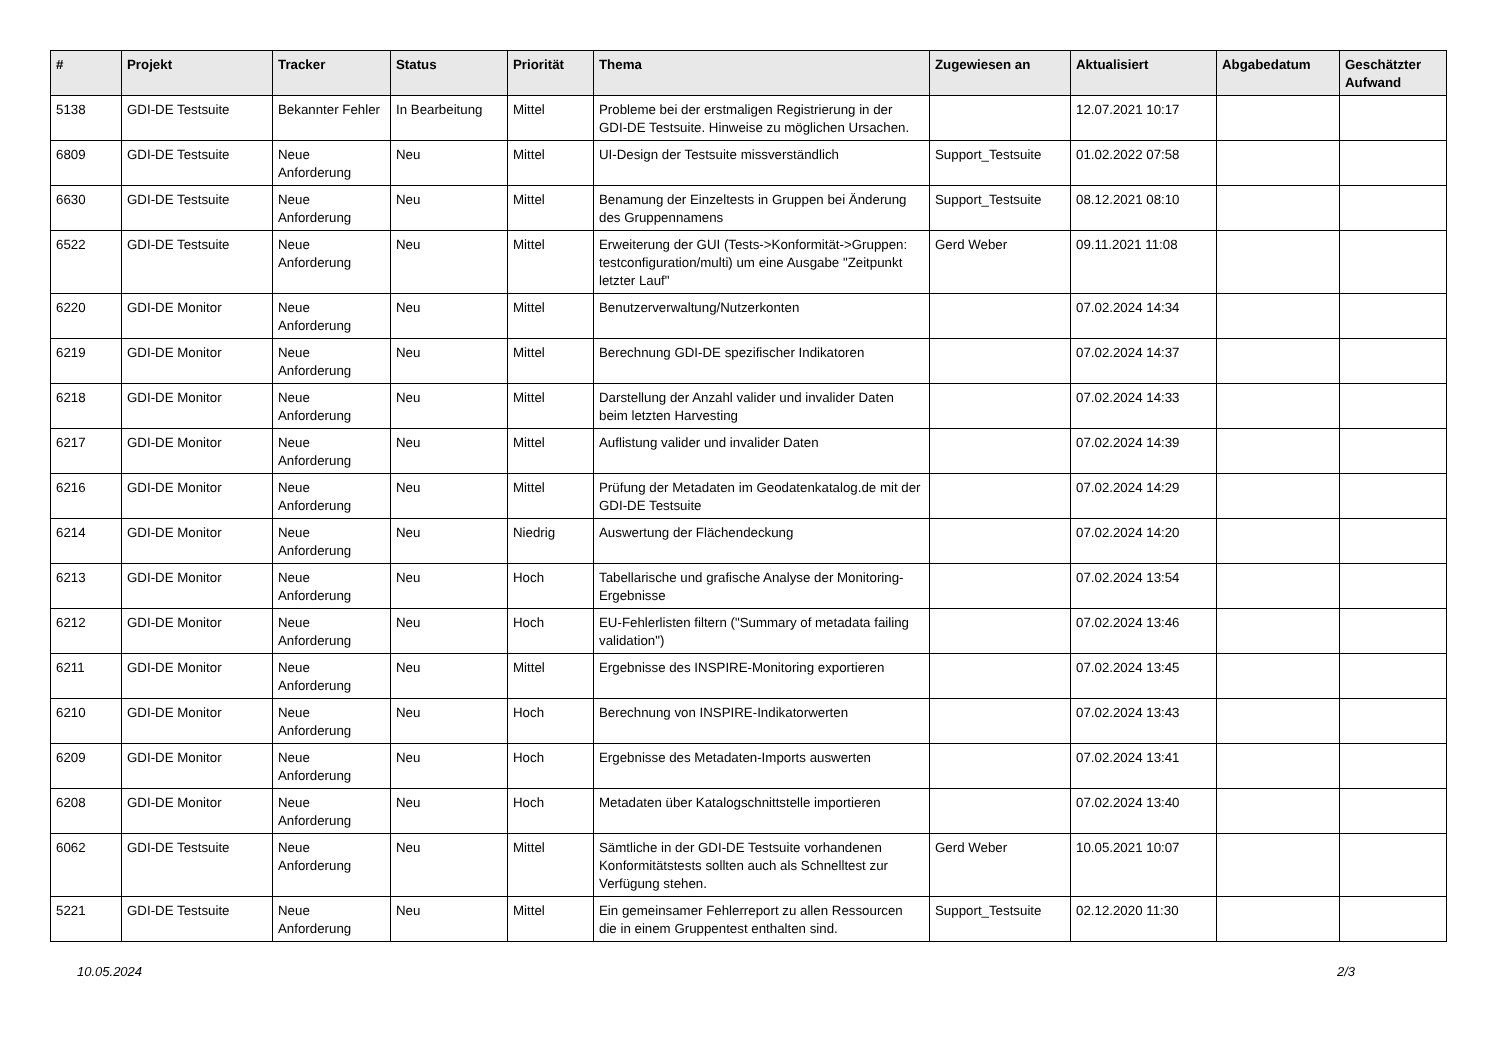| # | Projekt | Tracker | Status | Priorität | Thema | Zugewiesen an | Aktualisiert | Abgabedatum | Geschätzter Aufwand |
| --- | --- | --- | --- | --- | --- | --- | --- | --- | --- |
| 5138 | GDI-DE Testsuite | Bekannter Fehler | In Bearbeitung | Mittel | Probleme bei der erstmaligen Registrierung in der GDI-DE Testsuite. Hinweise zu möglichen Ursachen. | | 12.07.2021 10:17 | | |
| 6809 | GDI-DE Testsuite | Neue Anforderung | Neu | Mittel | UI-Design der Testsuite missverständlich | Support_Testsuite | 01.02.2022 07:58 | | |
| 6630 | GDI-DE Testsuite | Neue Anforderung | Neu | Mittel | Benamung der Einzeltests in Gruppen bei Änderung des Gruppennamens | Support_Testsuite | 08.12.2021 08:10 | | |
| 6522 | GDI-DE Testsuite | Neue Anforderung | Neu | Mittel | Erweiterung der GUI (Tests->Konformität->Gruppen: testconfiguration/multi) um eine Ausgabe "Zeitpunkt letzter Lauf" | Gerd Weber | 09.11.2021 11:08 | | |
| 6220 | GDI-DE Monitor | Neue Anforderung | Neu | Mittel | Benutzerverwaltung/Nutzerkonten | | 07.02.2024 14:34 | | |
| 6219 | GDI-DE Monitor | Neue Anforderung | Neu | Mittel | Berechnung GDI-DE spezifischer Indikatoren | | 07.02.2024 14:37 | | |
| 6218 | GDI-DE Monitor | Neue Anforderung | Neu | Mittel | Darstellung der Anzahl valider und invalider Daten beim letzten Harvesting | | 07.02.2024 14:33 | | |
| 6217 | GDI-DE Monitor | Neue Anforderung | Neu | Mittel | Auflistung valider und invalider Daten | | 07.02.2024 14:39 | | |
| 6216 | GDI-DE Monitor | Neue Anforderung | Neu | Mittel | Prüfung der Metadaten im Geodatenkatalog.de mit der GDI-DE Testsuite | | 07.02.2024 14:29 | | |
| 6214 | GDI-DE Monitor | Neue Anforderung | Neu | Niedrig | Auswertung der Flächendeckung | | 07.02.2024 14:20 | | |
| 6213 | GDI-DE Monitor | Neue Anforderung | Neu | Hoch | Tabellarische und grafische Analyse der Monitoring-Ergebnisse | | 07.02.2024 13:54 | | |
| 6212 | GDI-DE Monitor | Neue Anforderung | Neu | Hoch | EU-Fehlerlisten filtern ("Summary of metadata failing validation") | | 07.02.2024 13:46 | | |
| 6211 | GDI-DE Monitor | Neue Anforderung | Neu | Mittel | Ergebnisse des INSPIRE-Monitoring exportieren | | 07.02.2024 13:45 | | |
| 6210 | GDI-DE Monitor | Neue Anforderung | Neu | Hoch | Berechnung von INSPIRE-Indikatorwerten | | 07.02.2024 13:43 | | |
| 6209 | GDI-DE Monitor | Neue Anforderung | Neu | Hoch | Ergebnisse des Metadaten-Imports auswerten | | 07.02.2024 13:41 | | |
| 6208 | GDI-DE Monitor | Neue Anforderung | Neu | Hoch | Metadaten über Katalogschnittstelle importieren | | 07.02.2024 13:40 | | |
| 6062 | GDI-DE Testsuite | Neue Anforderung | Neu | Mittel | Sämtliche in der GDI-DE Testsuite vorhandenen Konformitätstests sollten auch als Schnelltest zur Verfügung stehen. | Gerd Weber | 10.05.2021 10:07 | | |
| 5221 | GDI-DE Testsuite | Neue Anforderung | Neu | Mittel | Ein gemeinsamer Fehlerreport zu allen Ressourcen die in einem Gruppentest enthalten sind. | Support_Testsuite | 02.12.2020 11:30 | | |
10.05.2024 2/3